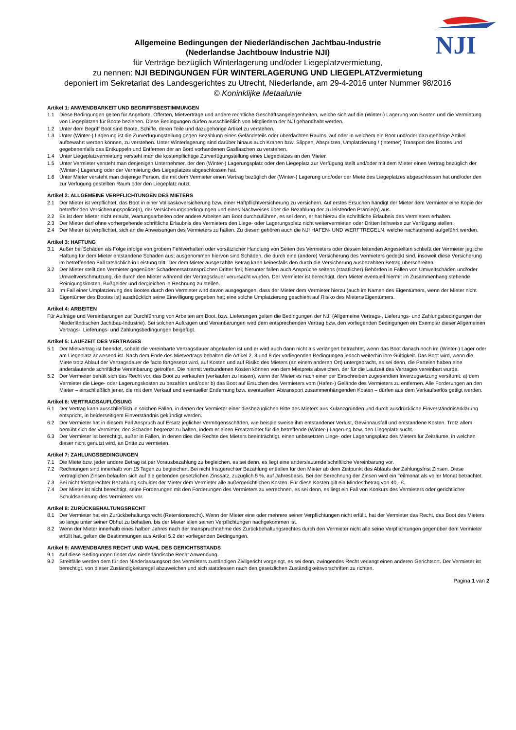NJI
Allgemeine Bedingungen der Niederländischen Jachtbau-Industrie
(Nederlandse Jachtbouw Industrie NJI)
für Verträge bezüglich Winterlagerung und/oder Liegeplatzvermietung,
zu nennen: NJI BEDINGUNGEN FÜR WINTERLAGERUNG UND LIEGEPLATZvermietung
deponiert im Sekretariat des Landesgerichtes zu Utrecht, Niederlande, am 29-4-2016 unter Nummer 98/2016
© Koninklijke Metaalunie
Artikel 1: ANWENDBARKEIT UND BEGRIFFSBESTIMMUNGEN
1.1 Diese Bedingungen gelten für Angebote, Offerten, Mietverträge und andere rechtliche Geschäftsangelegenheiten, welche sich auf die (Winter-) Lagerung von Booten und die Vermietung von Liegeplätzen für Boote beziehen. Diese Bedingungen dürfen ausschließlich von Mitgliedern der NJI gehandhabt werden.
1.2 Unter dem Begriff Boot sind Boote, Schiffe, deren Teile und dazugehörige Artikel zu verstehen.
1.3 Unter (Winter-) Lagerung ist die Zurverfügungstellung gegen Bezahlung eines Geländeteils oder überdachten Raums, auf oder in welchem ein Boot und/oder dazugehörige Artikel aufbewahrt werden können, zu verstehen. Unter Winterlagerung sind darüber hinaus auch Kranen bzw. Slippen, Abspritzen, Umplatzierung / (interner) Transport des Bootes und gegebenenfalls das Entkuppeln und Entfernen der an Bord vorhandenen Gasflaschen zu verstehen.
1.4 Unter Liegeplatzvermietung versteht man die kostenpflichtige Zurverfügungstellung eines Liegeplatzes an den Mieter.
1.5 Unter Vermieter versteht man denjenigen Unternehmer, der den (Winter-) Lagerungsplatz oder den Liegeplatz zur Verfügung stellt und/oder mit dem Mieter einen Vertrag bezüglich der (Winter-) Lagerung oder der Vermietung des Liegeplatzes abgeschlossen hat.
1.6 Unter Mieter versteht man diejenige Person, die mit dem Vermieter einen Vertrag bezüglich der (Winter-) Lagerung und/oder der Miete des Liegeplatzes abgeschlossen hat und/oder den zur Verfügung gestellten Raum oder den Liegeplatz nutzt.
Artikel 2: ALLGEMEINE VERPFLICHTUNGEN DES MIETERS
2.1 Der Mieter ist verpflichtet, das Boot in einer Vollkaskoversicherung bzw. einer Haftpflichtversicherung zu versichern. Auf erstes Ersuchen händigt der Mieter dem Vermieter eine Kopie der betreffenden Versicherungspolice(n), der Versicherungsbedingungen und eines Nachweises über die Bezahlung der zu leistenden Prämie(n) aus.
2.2 Es ist dem Mieter nicht erlaubt, Wartungsarbeiten oder andere Arbeiten am Boot durchzuführen, es sei denn, er hat hierzu die schriftliche Erlaubnis des Vermieters erhalten.
2.3 Der Mieter darf ohne vorhergehende schriftliche Erlaubnis des Vermieters den Liege- oder Lagerungsplatz nicht weitervermieten oder Dritten leihweise zur Verfügung stellen.
2.4 Der Mieter ist verpflichtet, sich an die Anweisungen des Vermieters zu halten. Zu diesen gehören auch die NJI HAFEN- UND WERFTREGELN, welche nachstehend aufgeführt werden.
Artikel 3: HAFTUNG
3.1 Außer bei Schäden als Folge infolge von grobem Fehlverhalten oder vorsätzlicher Handlung von Seiten des Vermieters oder dessen leitenden Angestellten schließt der Vermieter jegliche Haftung für dem Mieter entstandene Schäden aus; ausgenommen hiervon sind Schäden, die durch eine (andere) Versicherung des Vermieters gedeckt sind, insoweit diese Versicherung im betreffenden Fall tatsächlich in Leistung tritt. Der dem Mieter ausgezahlte Betrag kann keinesfalls den durch die Versicherung ausbezahlten Betrag überschreiten.
3.2 Der Mieter stellt den Vermieter gegenüber Schadenersatzansprüchen Dritter frei; hierunter fallen auch Ansprüche seitens (staatlicher) Behörden in Fällen von Umweltschäden und/oder Umweltverschmutzung, die durch den Mieter während der Vertragsdauer verursacht wurden. Der Vermieter ist berechtigt, dem Mieter eventuell hiermit im Zusammenhang stehende Reinigungskosten, Bußgelder und dergleichen in Rechnung zu stellen.
3.3 Im Fall einer Umplatzierung des Bootes durch den Vermieter wird davon ausgegangen, dass der Mieter dem Vermieter hierzu (auch im Namen des Eigentümers, wenn der Mieter nicht Eigentümer des Bootes ist) ausdrücklich seine Einwilligung gegeben hat; eine solche Umplatzierung geschieht auf Risiko des Mieters/Eigentümers.
Artikel 4: ARBEITEN
Für Aufträge und Vereinbarungen zur Durchführung von Arbeiten am Boot, bzw. Lieferungen gelten die Bedingungen der NJI (Allgemeine Vertrags-, Lieferungs- und Zahlungsbedingungen der Niederländischen Jachtbau-Industrie). Bei solchen Aufträgen und Vereinbarungen wird dem entsprechenden Vertrag bzw. den vorliegenden Bedingungen ein Exemplar dieser Allgemeinen Vertrags-, Lieferungs- und Zahlungsbedingungen beigefügt.
Artikel 5: LAUFZEIT DES VERTRAGES
5.1 Der Mietvertrag ist beendet, sobald die vereinbarte Vertragsdauer abgelaufen ist und er wird auch dann nicht als verlängert betrachtet, wenn das Boot danach noch im (Winter-) Lager oder am Liegeplatz anwesend ist. Nach dem Ende des Mietvertrags behalten die Artikel 2, 3 und 8 der vorliegenden Bedingungen jedoch weiterhin ihre Gültigkeit. Das Boot wird, wenn die Miete trotz Ablauf der Vertragsdauer de facto fortgesetzt wird, auf Kosten und auf Risiko des Mieters (an einem anderen Ort) untergebracht, es sei denn, die Parteien haben eine anderslautende schriftliche Vereinbarung getroffen. Die hiermit verbundenen Kosten können von dem Mietpreis abweichen, der für die Laufzeit des Vertrages vereinbart wurde.
5.2 Der Vermieter behält sich das Recht vor, das Boot zu verkaufen (verkaufen zu lassen), wenn der Mieter es nach einer per Einschreiben zugesandten Inverzugsetzung versäumt: a) dem Vermieter die Liege- oder Lagerungskosten zu bezahlen und/oder b) das Boot auf Ersuchen des Vermieters vom (Hafen-) Gelände des Vermieters zu entfernen. Alle Forderungen an den Mieter – einschließlich jener, die mit dem Verkauf und eventueller Entfernung bzw. eventuellem Abtransport zusammenhängenden Kosten – dürfen aus dem Verkaufserlös getilgt werden.
Artikel 6: VERTRAGSAUFLŐSUNG
6.1 Der Vertrag kann ausschließlich in solchen Fällen, in denen der Vermieter einer diesbezüglichen Bitte des Mieters aus Kulanzgründen und durch ausdrückliche Einverständniserklärung entspricht, in beiderseitigem Einverständnis gekündigt werden.
6.2 Der Vermieter hat in diesem Fall Anspruch auf Ersatz jeglicher Vermögensschäden, wie beispielsweise ihm entstandener Verlust, Gewinnausfall und entstandene Kosten. Trotz allem bemüht sich der Vermieter, den Schaden begrenzt zu halten, indem er einen Ersatzmieter für die betreffende (Winter-) Lagerung bzw. den Liegeplatz sucht.
6.3 Der Vermieter ist berechtigt, außer in Fällen, in denen dies die Rechte des Mieters beeinträchtigt, einen unbesetzten Liege- oder Lagerungsplatz des Mieters für Zeiträume, in welchen dieser nicht genutzt wird, an Dritte zu vermieten.
Artikel 7: ZAHLUNGSBEDINGUNGEN
7.1 Die Miete bzw. jeder andere Betrag ist per Vorausbezahlung zu begleichen, es sei denn, es liegt eine anderslautende schriftliche Vereinbarung vor.
7.2 Rechnungen sind innerhalb von 15 Tagen zu begleichen. Bei nicht fristgerechter Bezahlung entfallen für den Mieter ab dem Zeitpunkt des Ablaufs der Zahlungsfrist Zinsen. Diese vertraglichen Zinsen belaufen sich auf die geltenden gesetzlichen Zinssatz, zuzüglich 5 %, auf Jahresbasis. Bei der Berechnung der Zinsen wird ein Teilmonat als voller Monat betrachtet.
7.3 Bei nicht fristgerechter Bezahlung schuldet der Mieter dem Vermieter alle außergerichtlichen Kosten. Für diese Kosten gilt ein Mindestbetrag von 40,- €.
7.4 Der Mieter ist nicht berechtigt, seine Forderungen mit den Forderungen des Vermieters zu verrechnen, es sei denn, es liegt ein Fall von Konkurs des Vermieters oder gerichtlicher Schuldsanierung des Vermieters vor.
Artikel 8: ZURÜCKBEHALTUNGSRECHT
8.1 Der Vermieter hat ein Zurückbehaltungsrecht (Retentionsrecht). Wenn der Mieter eine oder mehrere seiner Verpflichtungen nicht erfüllt, hat der Vermieter das Recht, das Boot des Mieters so lange unter seiner Obhut zu behalten, bis der Mieter allen seinen Verpflichtungen nachgekommen ist.
8.2 Wenn der Mieter innerhalb eines halben Jahres nach der Inanspruchnahme des Zurückbehaltungsrechtes durch den Vermieter nicht alle seine Verpflichtungen gegenüber dem Vermieter erfüllt hat, gelten die Bestimmungen aus Artikel 5.2 der vorliegenden Bedingungen.
Artikel 9: ANWENDBARES RECHT UND WAHL DES GERICHTSSTANDS
9.1 Auf diese Bedingungen findet das niederländische Recht Anwendung.
9.2 Streitfälle werden dem für den Niederlassungsort des Vermieters zuständigen Zivilgericht vorgelegt, es sei denn, zwingendes Recht verlangt einen anderen Gerichtsort. Der Vermieter ist berechtigt, von dieser Zuständigkeitsregel abzuweichen und sich stattdessen nach den gesetzlichen Zuständigkeitsvorschriften zu richten.
Pagina 1 van 2